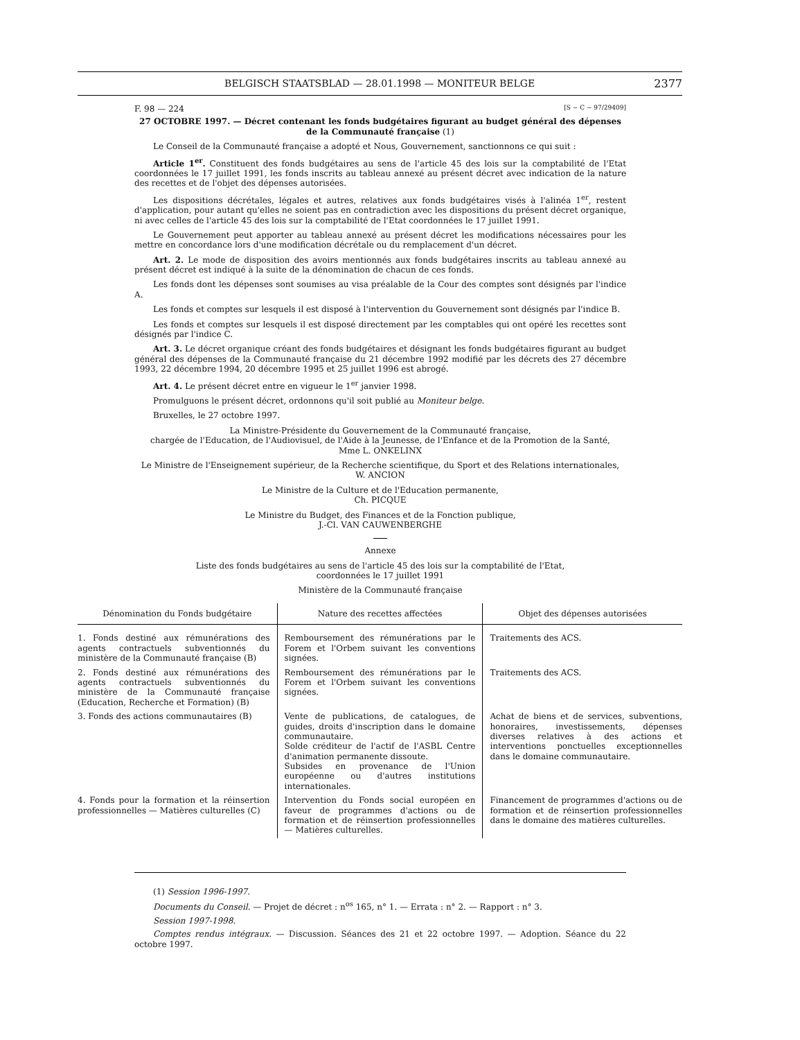BELGISCH STAATSBLAD — 28.01.1998 — MONITEUR BELGE
2377
F. 98 — 224 [S − C − 97/29409]
27 OCTOBRE 1997. — Décret contenant les fonds budgétaires figurant au budget général des dépenses de la Communauté française (1)
Le Conseil de la Communauté française a adopté et Nous, Gouvernement, sanctionnons ce qui suit :
Article 1<sup>er</sup>. Constituent des fonds budgétaires au sens de l'article 45 des lois sur la comptabilité de l'Etat coordonnées le 17 juillet 1991, les fonds inscrits au tableau annexé au présent décret avec indication de la nature des recettes et de l'objet des dépenses autorisées.
Les dispositions décrétales, légales et autres, relatives aux fonds budgétaires visés à l'alinéa 1<sup>er</sup>, restent d'application, pour autant qu'elles ne soient pas en contradiction avec les dispositions du présent décret organique, ni avec celles de l'article 45 des lois sur la comptabilité de l'Etat coordonnées le 17 juillet 1991.
Le Gouvernement peut apporter au tableau annexé au présent décret les modifications nécessaires pour les mettre en concordance lors d'une modification décrétale ou du remplacement d'un décret.
Art. 2. Le mode de disposition des avoirs mentionnés aux fonds budgétaires inscrits au tableau annexé au présent décret est indiqué à la suite de la dénomination de chacun de ces fonds.
Les fonds dont les dépenses sont soumises au visa préalable de la Cour des comptes sont désignés par l'indice A.
Les fonds et comptes sur lesquels il est disposé à l'intervention du Gouvernement sont désignés par l'indice B.
Les fonds et comptes sur lesquels il est disposé directement par les comptables qui ont opéré les recettes sont désignés par l'indice C.
Art. 3. Le décret organique créant des fonds budgétaires et désignant les fonds budgétaires figurant au budget général des dépenses de la Communauté française du 21 décembre 1992 modifié par les décrets des 27 décembre 1993, 22 décembre 1994, 20 décembre 1995 et 25 juillet 1996 est abrogé.
Art. 4. Le présent décret entre en vigueur le 1<sup>er</sup> janvier 1998.
Promulguons le présent décret, ordonnons qu'il soit publié au Moniteur belge.
Bruxelles, le 27 octobre 1997.
La Ministre-Présidente du Gouvernement de la Communauté française,
chargée de l'Education, de l'Audiovisuel, de l'Aide à la Jeunesse, de l'Enfance et de la Promotion de la Santé,
Mme L. ONKELINX
Le Ministre de l'Enseignement supérieur, de la Recherche scientifique, du Sport et des Relations internationales,
W. ANCION
Le Ministre de la Culture et de l'Education permanente,
Ch. PICQUE
Le Ministre du Budget, des Finances et de la Fonction publique,
J.-Cl. VAN CAUWENBERGHE
Annexe
Liste des fonds budgétaires au sens de l'article 45 des lois sur la comptabilité de l'Etat,
coordonnées le 17 juillet 1991
Ministère de la Communauté française
| Dénomination du Fonds budgétaire | Nature des recettes affectées | Objet des dépenses autorisées |
| --- | --- | --- |
| 1. Fonds destiné aux rémunérations des agents contractuels subventionnés du ministère de la Communauté française (B) | Remboursement des rémunérations par le Forem et l'Orbem suivant les conventions signées. | Traitements des ACS. |
| 2. Fonds destiné aux rémunérations des agents contractuels subventionnés du ministère de la Communauté française (Education, Recherche et Formation) (B) | Remboursement des rémunérations par le Forem et l'Orbem suivant les conventions signées. | Traitements des ACS. |
| 3. Fonds des actions communautaires (B) | Vente de publications, de catalogues, de guides, droits d'inscription dans le domaine communautaire. Solde créditeur de l'actif de l'ASBL Centre d'animation permanente dissoute. Subsides en provenance de l'Union européenne ou d'autres institutions internationales. | Achat de biens et de services, subventions, honoraires, investissements, dépenses diverses relatives à des actions et interventions ponctuelles exceptionnelles dans le domaine communautaire. |
| 4. Fonds pour la formation et la réinsertion professionnelles — Matières culturelles (C) | Intervention du Fonds social européen en faveur de programmes d'actions ou de formation et de réinsertion professionnelles — Matières culturelles. | Financement de programmes d'actions ou de formation et de réinsertion professionnelles dans le domaine des matières culturelles. |
(1) Session 1996-1997.
Documents du Conseil. — Projet de décret : n<sup>os</sup> 165, n° 1. — Errata : n° 2. — Rapport : n° 3.
Session 1997-1998.
Comptes rendus intégraux. — Discussion. Séances des 21 et 22 octobre 1997. — Adoption. Séance du 22 octobre 1997.